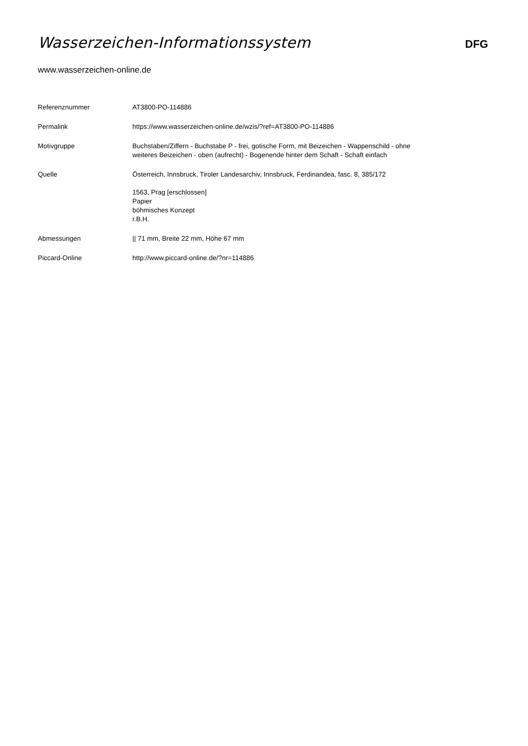Wasserzeichen-Informationssystem
DFG
www.wasserzeichen-online.de
| Referenznummer | AT3800-PO-114886 |
| Permalink | https://www.wasserzeichen-online.de/wzis/?ref=AT3800-PO-114886 |
| Motivgruppe | Buchstaben/Ziffern - Buchstabe P - frei, gotische Form, mit Beizeichen - Wappenschild - ohne weiteres Beizeichen - oben (aufrecht) - Bogenende hinter dem Schaft - Schaft einfach |
| Quelle | Österreich, Innsbruck, Tiroler Landesarchiv, Innsbruck, Ferdinandea, fasc. 8, 385/172 1563, Prag [erschlossen] Papier böhmisches Konzept r.B.H. |
| Abmessungen | // 71 mm, Breite 22 mm, Höhe 67 mm |
| Piccard-Online | http://www.piccard-online.de/?nr=114886 |